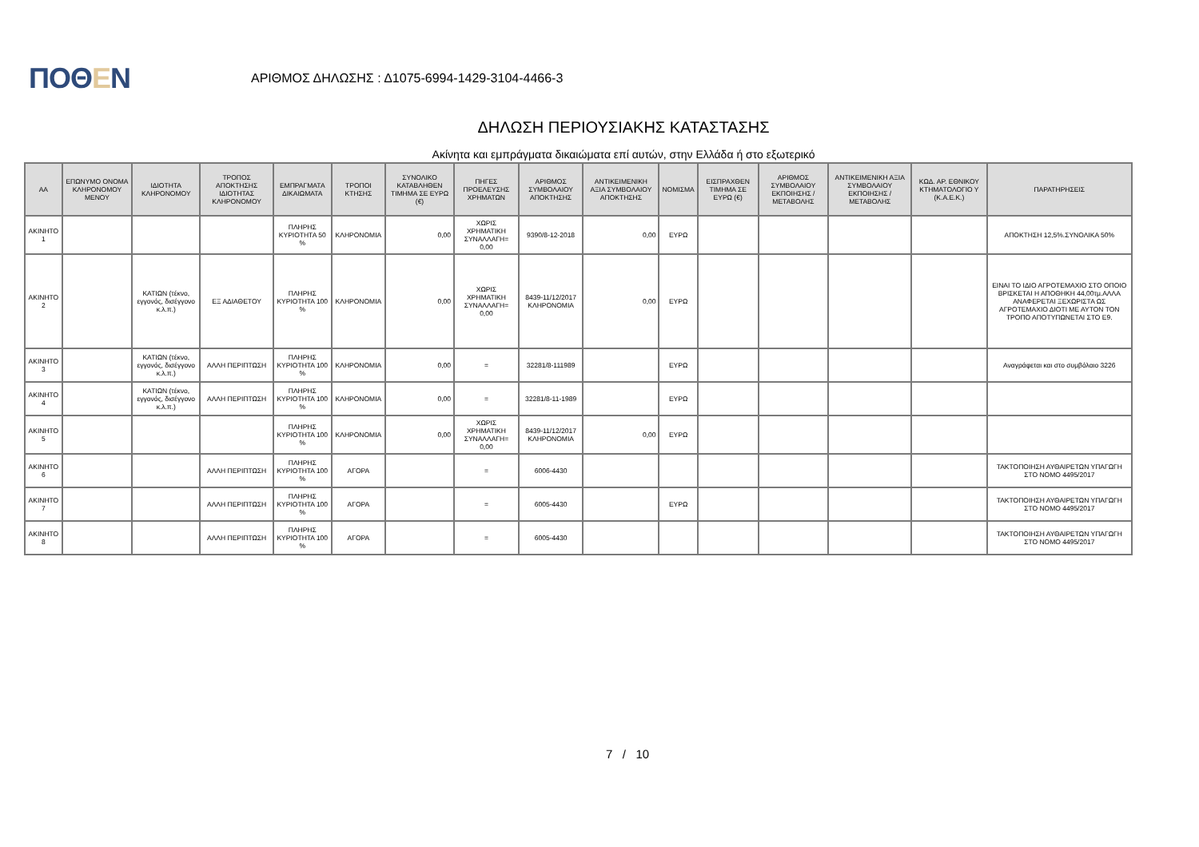ΠΟΘΕΝ
ΑΡΙΘΜΟΣ ΔΗΛΩΣΗΣ : Δ1075-6994-1429-3104-4466-3
ΔΗΛΩΣΗ ΠΕΡΙΟΥΣΙΑΚΗΣ ΚΑΤΑΣΤΑΣΗΣ
Ακίνητα και εμπράγματα δικαιώματα επί αυτών, στην Ελλάδα ή στο εξωτερικό
| ΑΑ | ΕΠΩΝΥΜΟ ΟΝΟΜΑ ΚΛΗΡΟΝΟΜΟΥ ΜΕΝΟΥ | ΙΔΙΟΤΗΤΑ ΚΛΗΡΟΝΟΜΟΥ | ΤΡΟΠΟΣ ΑΠΟΚΤΗΣΗΣ ΙΔΙΟΤΗΤΑΣ ΚΛΗΡΟΝΟΜΟΥ | ΕΜΠΡΑΓΜΑΤΑ ΔΙΚΑΙΩΜΑΤΑ | ΤΡΟΠΟΙ ΚΤΗΣΗΣ | ΣΥΝΟΛΙΚΟ ΚΑΤΑΒΛΗΘΕΝ ΤΙΜΗΜΑ ΣΕ ΕΥΡΩ (€) | ΠΗΓΕΣ ΠΡΟΕΛΕΥΣΗΣ ΧΡΗΜΑΤΩΝ | ΑΡΙΘΜΟΣ ΣΥΜΒΟΛΑΙΟΥ ΑΠΟΚΤΗΣΗΣ | ΑΝΤΙΚΕΙΜΕΝΙΚΗ ΑΞΙΑ ΣΥΜΒΟΛΑΙΟΥ ΑΠΟΚΤΗΣΗΣ | ΝΟΜΙΣΜΑ | ΕΙΣΠΡΑΧΘΕΝ ΤΙΜΗΜΑ ΣΕ ΕΥΡΩ (€) | ΑΡΙΘΜΟΣ ΣΥΜΒΟΛΑΙΟΥ ΕΚΠΟΙΗΣΗΣ /ΜΕΤΑΒΟΛΗΣ | ΑΝΤΙΚΕΙΜΕΝΙΚΗ ΑΞΙΑ ΣΥΜΒΟΛΑΙΟΥ ΕΚΠΟΙΗΣΗΣ / ΜΕΤΑΒΟΛΗΣ | ΚΩΔ. ΑΡ. ΕΘΝΙΚΟΥ ΚΤΗΜΑΤΟΛΟΓΙΟ Υ (Κ.Α.Ε.Κ.) | ΠΑΡΑΤΗΡΗΣΕΙΣ |
| --- | --- | --- | --- | --- | --- | --- | --- | --- | --- | --- | --- | --- | --- | --- | --- |
| ΑΚΙΝΗΤΟ 1 | | | | ΠΛΗΡΗΣ ΚΥΡΙΟΤΗΤΑ 50 % | ΚΛΗΡΟΝΟΜΙΑ | 0,00 | ΧΩΡΙΣ ΧΡΗΜΑΤΙΚΗ ΣΥΝΑΛΛΑΓΗ= 0,00 | 9390/8-12-2018 | 0,00 | ΕΥΡΩ | | | | | ΑΠΟΚΤΗΣΗ 12,5%.ΣΥΝΟΛΙΚΑ 50% |
| ΑΚΙΝΗΤΟ 2 | | ΚΑΤΙΩΝ (τέκνο, εγγονός, δισέγγονο κ.λ.π.) | ΕΞ ΑΔΙΑΘΕΤΟΥ | ΠΛΗΡΗΣ ΚΥΡΙΟΤΗΤΑ 100 % | ΚΛΗΡΟΝΟΜΙΑ | 0,00 | ΧΩΡΙΣ ΧΡΗΜΑΤΙΚΗ ΣΥΝΑΛΛΑΓΗ= 0,00 | 8439-11/12/2017 ΚΛΗΡΟΝΟΜΙΑ | 0,00 | ΕΥΡΩ | | | | | ΕΙΝΑΙ ΤΟ ΙΔΙΟ ΑΓΡΟΤΕΜΑΧΙΟ ΣΤΟ ΟΠΟΙΟ ΒΡΙΣΚΕΤΑΙ Η ΑΠΟΘΗΚΗ 44,00τμ.ΑΛΛΑ ΑΝΑΦΕΡΕΤΑΙ ΞΕΧΩΡΙΣΤΑ ΩΣ ΑΓΡΟΤΕΜΑΧΙΟ ΔΙΟΤΙ ΜΕ ΑΥΤΟΝ ΤΟΝ ΤΡΟΠΟ ΑΠΟΤΥΠΩΝΕΤΑΙ ΣΤΟ Ε9. |
| ΑΚΙΝΗΤΟ 3 | | ΚΑΤΙΩΝ (τέκνο, εγγονός, δισέγγονο κ.λ.π.) | ΑΛΛΗ ΠΕΡΙΠΤΩΣΗ | ΠΛΗΡΗΣ ΚΥΡΙΟΤΗΤΑ 100 % | ΚΛΗΡΟΝΟΜΙΑ | 0,00 | = | 32281/8-111989 | | ΕΥΡΩ | | | | | Αναγράφεται και στο συμβόλαιο 3226 |
| ΑΚΙΝΗΤΟ 4 | | ΚΑΤΙΩΝ (τέκνο, εγγονός, δισέγγονο κ.λ.π.) | ΑΛΛΗ ΠΕΡΙΠΤΩΣΗ | ΠΛΗΡΗΣ ΚΥΡΙΟΤΗΤΑ 100 % | ΚΛΗΡΟΝΟΜΙΑ | 0,00 | = | 32281/8-11-1989 | | ΕΥΡΩ | | | | | |
| ΑΚΙΝΗΤΟ 5 | | | | ΠΛΗΡΗΣ ΚΥΡΙΟΤΗΤΑ 100 % | ΚΛΗΡΟΝΟΜΙΑ | 0,00 | ΧΩΡΙΣ ΧΡΗΜΑΤΙΚΗ ΣΥΝΑΛΛΑΓΗ= 0,00 | 8439-11/12/2017 ΚΛΗΡΟΝΟΜΙΑ | 0,00 | ΕΥΡΩ | | | | | |
| ΑΚΙΝΗΤΟ 6 | | | ΑΛΛΗ ΠΕΡΙΠΤΩΣΗ | ΠΛΗΡΗΣ ΚΥΡΙΟΤΗΤΑ 100 % | ΑΓΟΡΑ | | = | 6006-4430 | | | | | | | ΤΑΚΤΟΠΟΙΗΣΗ ΑΥΘΑΙΡΕΤΩΝ ΥΠΑΓΩΓΗ ΣΤΟ ΝΟΜΟ 4495/2017 |
| ΑΚΙΝΗΤΟ 7 | | | ΑΛΛΗ ΠΕΡΙΠΤΩΣΗ | ΠΛΗΡΗΣ ΚΥΡΙΟΤΗΤΑ 100 % | ΑΓΟΡΑ | | = | 6005-4430 | | ΕΥΡΩ | | | | | ΤΑΚΤΟΠΟΙΗΣΗ ΑΥΘΑΙΡΕΤΩΝ ΥΠΑΓΩΓΗ ΣΤΟ ΝΟΜΟ 4495/2017 |
| ΑΚΙΝΗΤΟ 8 | | | ΑΛΛΗ ΠΕΡΙΠΤΩΣΗ | ΠΛΗΡΗΣ ΚΥΡΙΟΤΗΤΑ 100 % | ΑΓΟΡΑ | | = | 6005-4430 | | | | | | | ΤΑΚΤΟΠΟΙΗΣΗ ΑΥΘΑΙΡΕΤΩΝ ΥΠΑΓΩΓΗ ΣΤΟ ΝΟΜΟ 4495/2017 |
7 / 10